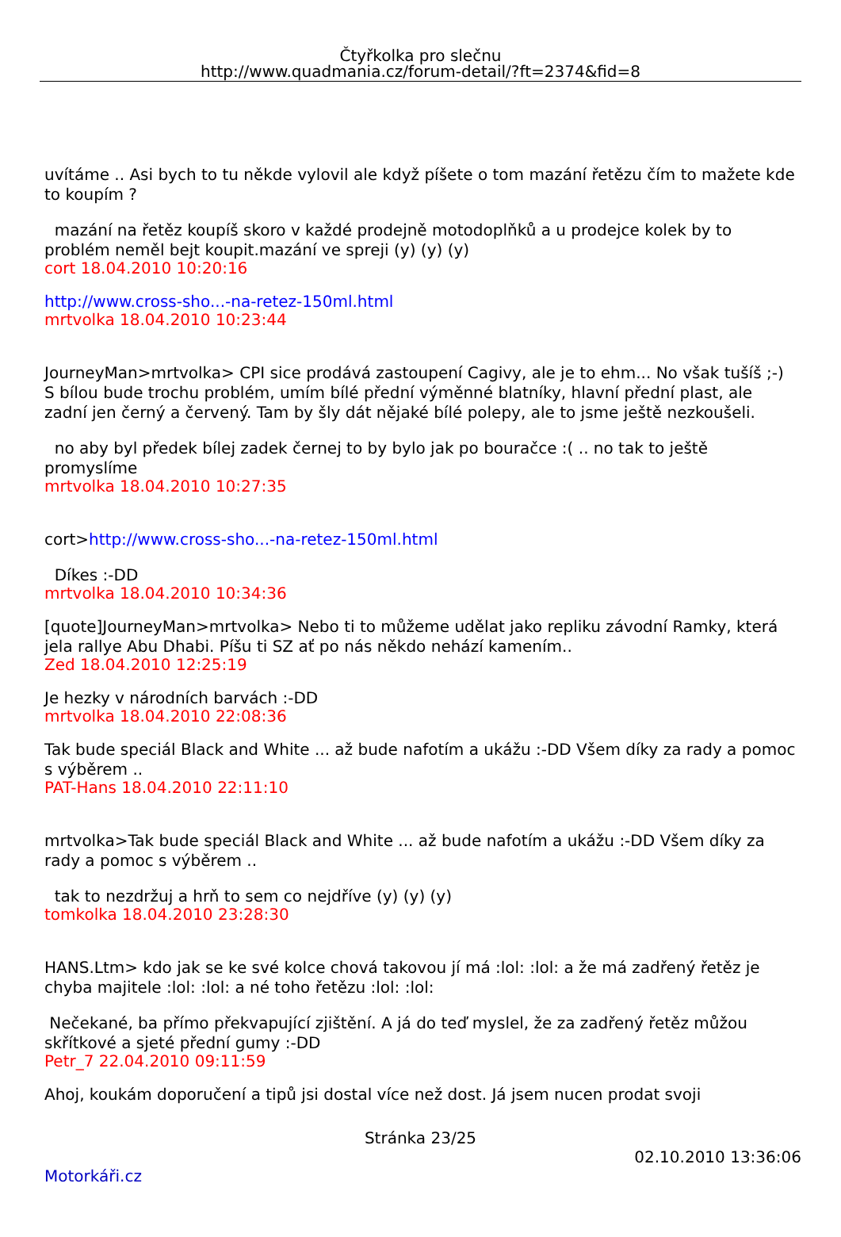Čtyřkolka pro slečnu
http://www.quadmania.cz/forum-detail/?ft=2374&fid=8
uvítáme .. Asi bych to tu někde vylovil ale když píšete o tom mazání řetězu čím to mažete kde to koupím ?
mazání na řetěz koupíš skoro v každé prodejně motodoplňků a u prodejce kolek by to problém neměl bejt koupit.mazání ve spreji (y) (y) (y)
cort 18.04.2010 10:20:16
http://www.cross-sho...-na-retez-150ml.html
mrtvolka 18.04.2010 10:23:44
JourneyMan>mrtvolka> CPI sice prodává zastoupení Cagivy, ale je to ehm... No však tušíš ;-) S bílou bude trochu problém, umím bílé přední výměnné blatníky, hlavní přední plast, ale zadní jen černý a červený. Tam by šly dát nějaké bílé polepy, ale to jsme ještě nezkoušeli.
no aby byl předek bílej zadek černej to by bylo jak po bouračce :( .. no tak to ještě promyslíme
mrtvolka 18.04.2010 10:27:35
cort>http://www.cross-sho...-na-retez-150ml.html
Díkes :-DD
mrtvolka 18.04.2010 10:34:36
[quote]JourneyMan>mrtvolka> Nebo ti to můžeme udělat jako repliku závodní Ramky, která jela rallye Abu Dhabi. Píšu ti SZ ať po nás někdo nehází kamením..
Zed 18.04.2010 12:25:19
Je hezky v národních barvách :-DD
mrtvolka 18.04.2010 22:08:36
Tak bude speciál Black and White ... až bude nafotím a ukážu :-DD Všem díky za rady a pomoc s výběrem ..
PAT-Hans 18.04.2010 22:11:10
mrtvolka>Tak bude speciál Black and White ... až bude nafotím a ukážu :-DD Všem díky za rady a pomoc s výběrem ..
tak to nezdržuj a hrň to sem co nejdříve (y) (y) (y)
tomkolka 18.04.2010 23:28:30
HANS.Ltm> kdo jak se ke své kolce chová takovou jí má :lol: :lol: a že má zadřený řetěz je chyba majitele :lol: :lol: a né toho řetězu :lol: :lol:
Nečekané, ba přímo překvapující zjištění. A já do teď myslel, že za zadřený řetěz můžou skřítkové a sjeté přední gumy :-DD
Petr_7 22.04.2010 09:11:59
Ahoj, koukám doporučení a tipů jsi dostal více než dost. Já jsem nucen prodat svoji
Stránka 23/25
02.10.2010 13:36:06
Motorkáři.cz